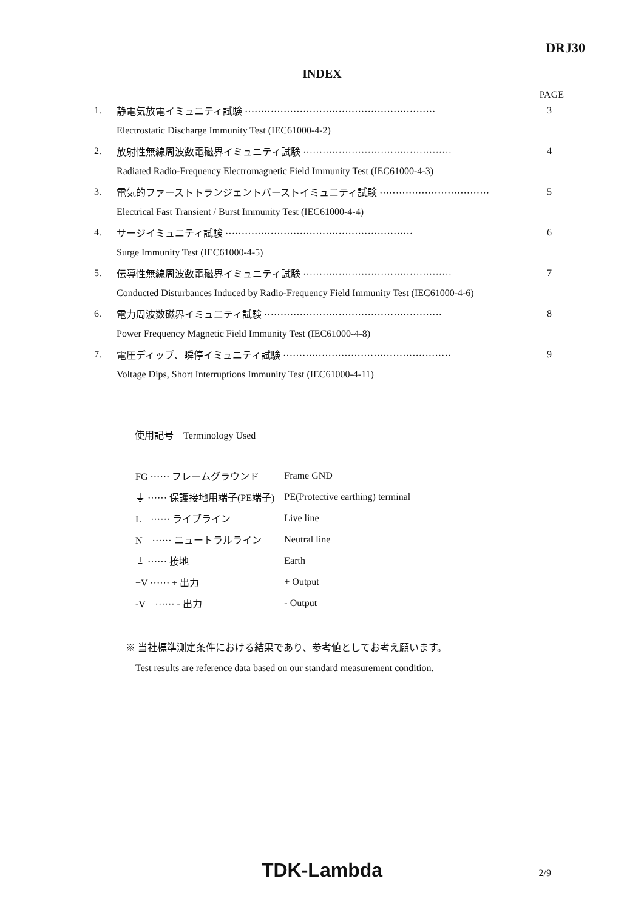DRJ30
INDEX
PAGE
| 1. | 静電気放電イミュニティ試験 ··························································· | 3 |
| | Electrostatic Discharge Immunity Test (IEC61000-4-2) | |
| 2. | 放射性無線周波数電磁界イミュニティ試験 ·············································· | 4 |
| | Radiated Radio-Frequency Electromagnetic Field Immunity Test (IEC61000-4-3) | |
| 3. | 電気的ファーストトランジェントバーストイミュニティ試験 ·································· | 5 |
| | Electrical Fast Transient / Burst Immunity Test (IEC61000-4-4) | |
| 4. | サージイミュニティ試験 ·························································· | 6 |
| | Surge Immunity Test (IEC61000-4-5) | |
| 5. | 伝導性無線周波数電磁界イミュニティ試験 ·············································· | 7 |
| | Conducted Disturbances Induced by Radio-Frequency Field Immunity Test (IEC61000-4-6) | |
| 6. | 電力周波数磁界イミュニティ試験 ······················································· | 8 |
| | Power Frequency Magnetic Field Immunity Test (IEC61000-4-8) | |
| 7. | 電圧ディップ、瞬停イミュニティ試験 ···················································· | 9 |
| | Voltage Dips, Short Interruptions Immunity Test (IEC61000-4-11) | |
使用記号　Terminology Used
| FG ······ フレームグラウンド | Frame GND |
| ⏚ ······ 保護接地用端子(PE端子) | PE(Protective earthing) terminal |
| L ······ ライブライン | Live line |
| N ······ ニュートラルライン | Neutral line |
| ⏚ ······ 接地 | Earth |
| +V ······ + 出力 | + Output |
| -V ······ - 出力 | - Output |
※ 当社標準測定条件における結果であり、参考値としてお考え願います。
Test results are reference data based on our standard measurement condition.
TDK-Lambda
2/9